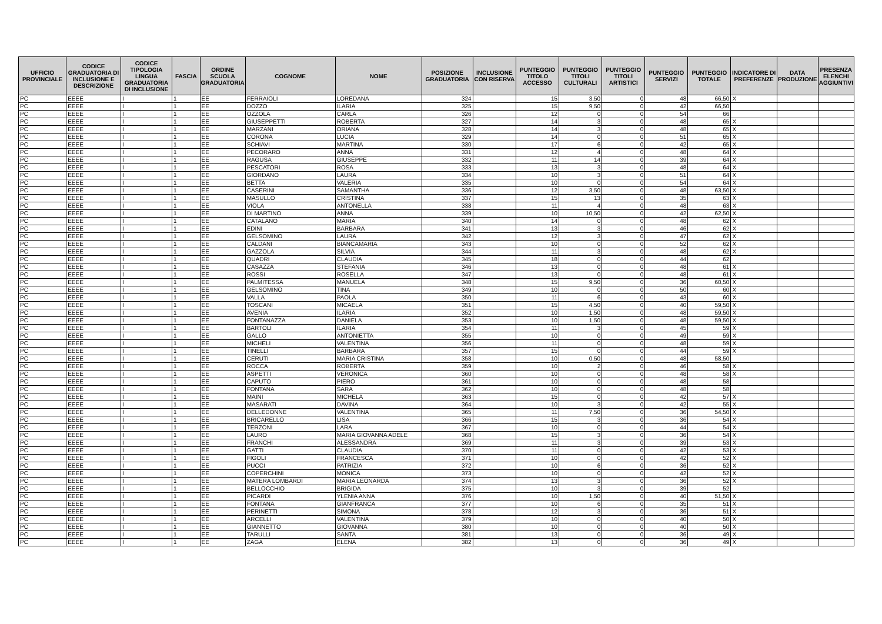| UFFICIO PROVINCIALE | CODICE GRADUATORIA DI INCLUSIONE E DESCRIZIONE | CODICE TIPOLOGIA LINGUA GRADUATORIA DI INCLUSIONE | FASCIA | ORDINE SCUOLA GRADUATORIA | COGNOME | NOME | POSIZIONE GRADUATORIA | INCLUSIONE CON RISERVA | PUNTEGGIO TITOLO ACCESSO | PUNTEGGIO TITOLI CULTURALI | PUNTEGGIO TITOLI ARTISTICI | PUNTEGGIO SERVIZI | PUNTEGGIO TOTALE | INDICATORE DI PREFERENZE | DATA PRODUZIONE | PRESENZA ELENCHI AGGIUNTIVI |
| --- | --- | --- | --- | --- | --- | --- | --- | --- | --- | --- | --- | --- | --- | --- | --- | --- |
| PC | EEEE | I | 1 | EE | FERRAIOLI | LOREDANA | 324 | | 15 | 3,50 | 0 | 48 | 66,50 | X | | |
| PC | EEEE | I | 1 | EE | DOZZO | ILARIA | 325 | | 15 | 9,50 | 0 | 42 | 66,50 | | | |
| PC | EEEE | I | 1 | EE | OZZOLA | CARLA | 326 | | 12 | 0 | 0 | 54 | 66 | | | |
| PC | EEEE | I | 1 | EE | GIUSEPPETTI | ROBERTA | 327 | | 14 | 3 | 0 | 48 | 65 | X | | |
| PC | EEEE | I | 1 | EE | MARZANI | ORIANA | 328 | | 14 | 3 | 0 | 48 | 65 | X | | |
| PC | EEEE | I | 1 | EE | CORONA | LUCIA | 329 | | 14 | 0 | 0 | 51 | 65 | X | | |
| PC | EEEE | I | 1 | EE | SCHIAVI | MARTINA | 330 | | 17 | 6 | 0 | 42 | 65 | X | | |
| PC | EEEE | I | 1 | EE | PECORARO | ANNA | 331 | | 12 | 4 | 0 | 48 | 64 | X | | |
| PC | EEEE | I | 1 | EE | RAGUSA | GIUSEPPE | 332 | | 11 | 14 | 0 | 39 | 64 | X | | |
| PC | EEEE | I | 1 | EE | PESCATORI | ROSA | 333 | | 13 | 3 | 0 | 48 | 64 | X | | |
| PC | EEEE | I | 1 | EE | GIORDANO | LAURA | 334 | | 10 | 3 | 0 | 51 | 64 | X | | |
| PC | EEEE | I | 1 | EE | BETTA | VALERIA | 335 | | 10 | 0 | 0 | 54 | 64 | X | | |
| PC | EEEE | I | 1 | EE | CASERINI | SAMANTHA | 336 | | 12 | 3,50 | 0 | 48 | 63,50 | X | | |
| PC | EEEE | I | 1 | EE | MASULLO | CRISTINA | 337 | | 15 | 13 | 0 | 35 | 63 | X | | |
| PC | EEEE | I | 1 | EE | VIOLA | ANTONELLA | 338 | | 11 | 4 | 0 | 48 | 63 | X | | |
| PC | EEEE | I | 1 | EE | DI MARTINO | ANNA | 339 | | 10 | 10,50 | 0 | 42 | 62,50 | X | | |
| PC | EEEE | I | 1 | EE | CATALANO | MARIA | 340 | | 14 | 0 | 0 | 48 | 62 | X | | |
| PC | EEEE | I | 1 | EE | EDINI | BARBARA | 341 | | 13 | 3 | 0 | 46 | 62 | X | | |
| PC | EEEE | I | 1 | EE | GELSOMINO | LAURA | 342 | | 12 | 3 | 0 | 47 | 62 | X | | |
| PC | EEEE | I | 1 | EE | CALDANI | BIANCAMARIA | 343 | | 10 | 0 | 0 | 52 | 62 | X | | |
| PC | EEEE | I | 1 | EE | GAZZOLA | SILVIA | 344 | | 11 | 3 | 0 | 48 | 62 | X | | |
| PC | EEEE | I | 1 | EE | QUADRI | CLAUDIA | 345 | | 18 | 0 | 0 | 44 | 62 | | | |
| PC | EEEE | I | 1 | EE | CASAZZA | STEFANIA | 346 | | 13 | 0 | 0 | 48 | 61 | X | | |
| PC | EEEE | I | 1 | EE | ROSSI | ROSELLA | 347 | | 13 | 0 | 0 | 48 | 61 | X | | |
| PC | EEEE | I | 1 | EE | PALMITESSA | MANUELA | 348 | | 15 | 9,50 | 0 | 36 | 60,50 | X | | |
| PC | EEEE | I | 1 | EE | GELSOMINO | TINA | 349 | | 10 | 0 | 0 | 50 | 60 | X | | |
| PC | EEEE | I | 1 | EE | VALLA | PAOLA | 350 | | 11 | 6 | 0 | 43 | 60 | X | | |
| PC | EEEE | I | 1 | EE | TOSCANI | MICAELA | 351 | | 15 | 4,50 | 0 | 40 | 59,50 | X | | |
| PC | EEEE | I | 1 | EE | AVENIA | ILARIA | 352 | | 10 | 1,50 | 0 | 48 | 59,50 | X | | |
| PC | EEEE | I | 1 | EE | FONTANAZZA | DANIELA | 353 | | 10 | 1,50 | 0 | 48 | 59,50 | X | | |
| PC | EEEE | I | 1 | EE | BARTOLI | ILARIA | 354 | | 11 | 3 | 0 | 45 | 59 | X | | |
| PC | EEEE | I | 1 | EE | GALLO | ANTONIETTA | 355 | | 10 | 0 | 0 | 49 | 59 | X | | |
| PC | EEEE | I | 1 | EE | MICHELI | VALENTINA | 356 | | 11 | 0 | 0 | 48 | 59 | X | | |
| PC | EEEE | I | 1 | EE | TINELLI | BARBARA | 357 | | 15 | 0 | 0 | 44 | 59 | X | | |
| PC | EEEE | I | 1 | EE | CERUTI | MARIA CRISTINA | 358 | | 10 | 0,50 | 0 | 48 | 58,50 | | | |
| PC | EEEE | I | 1 | EE | ROCCA | ROBERTA | 359 | | 10 | 2 | 0 | 46 | 58 | X | | |
| PC | EEEE | I | 1 | EE | ASPETTI | VERONICA | 360 | | 10 | 0 | 0 | 48 | 58 | X | | |
| PC | EEEE | I | 1 | EE | CAPUTO | PIERO | 361 | | 10 | 0 | 0 | 48 | 58 | | | |
| PC | EEEE | I | 1 | EE | FONTANA | SARA | 362 | | 10 | 0 | 0 | 48 | 58 | | | |
| PC | EEEE | I | 1 | EE | MAINI | MICHELA | 363 | | 15 | 0 | 0 | 42 | 57 | X | | |
| PC | EEEE | I | 1 | EE | MASARATI | DAVINA | 364 | | 10 | 3 | 0 | 42 | 55 | X | | |
| PC | EEEE | I | 1 | EE | DELLEDONNE | VALENTINA | 365 | | 11 | 7,50 | 0 | 36 | 54,50 | X | | |
| PC | EEEE | I | 1 | EE | BRICARELLO | LISA | 366 | | 15 | 3 | 0 | 36 | 54 | X | | |
| PC | EEEE | I | 1 | EE | TERZONI | LARA | 367 | | 10 | 0 | 0 | 44 | 54 | X | | |
| PC | EEEE | I | 1 | EE | LAURO | MARIA GIOVANNA ADELE | 368 | | 15 | 3 | 0 | 36 | 54 | X | | |
| PC | EEEE | I | 1 | EE | FRANCHI | ALESSANDRA | 369 | | 11 | 3 | 0 | 39 | 53 | X | | |
| PC | EEEE | I | 1 | EE | GATTI | CLAUDIA | 370 | | 11 | 0 | 0 | 42 | 53 | X | | |
| PC | EEEE | I | 1 | EE | FIGOLI | FRANCESCA | 371 | | 10 | 0 | 0 | 42 | 52 | X | | |
| PC | EEEE | I | 1 | EE | PUCCI | PATRIZIA | 372 | | 10 | 6 | 0 | 36 | 52 | X | | |
| PC | EEEE | I | 1 | EE | COPERCHINI | MONICA | 373 | | 10 | 0 | 0 | 42 | 52 | X | | |
| PC | EEEE | I | 1 | EE | MATERA LOMBARDI | MARIA LEONARDA | 374 | | 13 | 3 | 0 | 36 | 52 | X | | |
| PC | EEEE | I | 1 | EE | BELLOCCHIO | BRIGIDA | 375 | | 10 | 3 | 0 | 39 | 52 | | | |
| PC | EEEE | I | 1 | EE | PICARDI | YLENIA ANNA | 376 | | 10 | 1,50 | 0 | 40 | 51,50 | X | | |
| PC | EEEE | I | 1 | EE | FONTANA | GIANFRANCA | 377 | | 10 | 6 | 0 | 35 | 51 | X | | |
| PC | EEEE | I | 1 | EE | PERINETTI | SIMONA | 378 | | 12 | 3 | 0 | 36 | 51 | X | | |
| PC | EEEE | I | 1 | EE | ARCELLI | VALENTINA | 379 | | 10 | 0 | 0 | 40 | 50 | X | | |
| PC | EEEE | I | 1 | EE | GIANNETTO | GIOVANNA | 380 | | 10 | 0 | 0 | 40 | 50 | X | | |
| PC | EEEE | I | 1 | EE | TARULLI | SANTA | 381 | | 13 | 0 | 0 | 36 | 49 | X | | |
| PC | EEEE | I | 1 | EE | ZAGA | ELENA | 382 | | 13 | 0 | 0 | 36 | 49 | X | | |